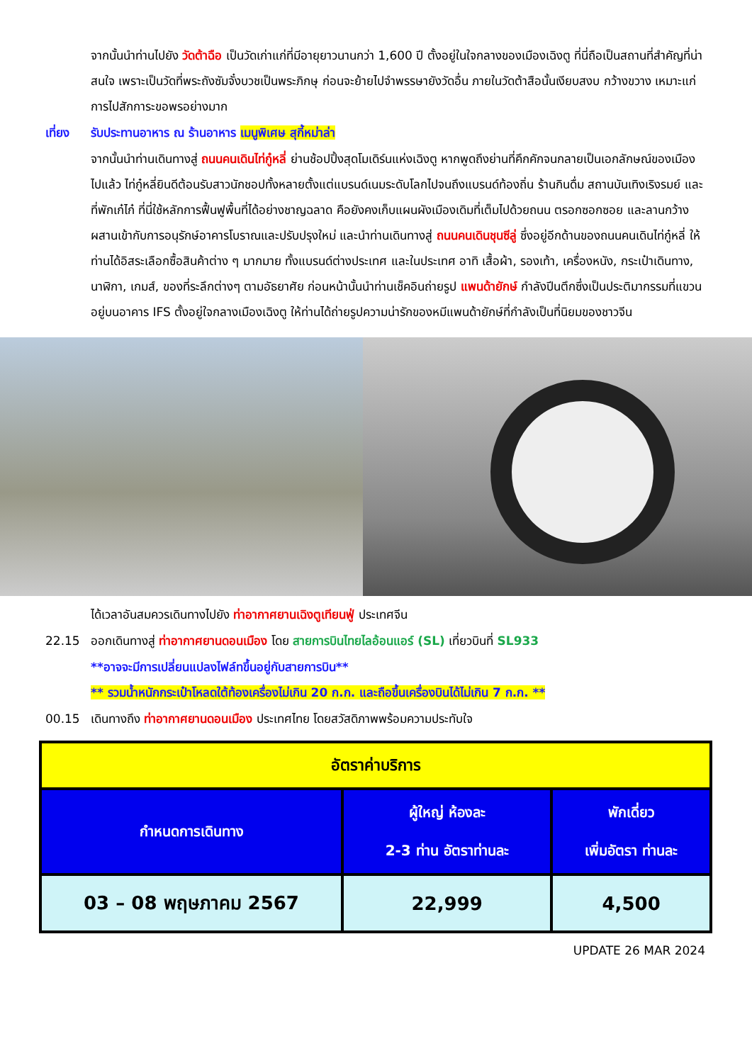จากนั้นนำท่านไปยัง วัดต้าฉือ เป็นวัดเก่าแก่ที่มีอายุยาวนานกว่า 1,600 ปี ตั้งอยู่ในใจกลางของเมืองเฉิงตู ที่นี่ถือเป็นสถานที่สำคัญที่น่าสนใจ เพราะเป็นวัดที่พระถังซัมจั๋งบวชเป็นพระภิกษุ ก่อนจะย้ายไปจำพรรษายังวัดอื่น ภายในวัดต้าสือนั้นเงียบสงบ กว้างขวาง เหมาะแก่การไปสักการะขอพรอย่างมาก
เที่ยง รับประทานอาหาร ณ ร้านอาหาร เมนูพิเศษ สุกี้หม่าล่า
จากนั้นนำท่านเดินทางสู่ ถนนคนเดินไท่กู๋หลี่ ย่านช้อปปิ้งสุดโมเดิร์นแห่งเฉิงตู หากพูดถึงย่านที่คึกคักจนกลายเป็นเอกลักษณ์ของเมืองไปแล้ว ไท่กู๋หลี่ยินดีต้อนรับสาวนักชอปทั้งหลายตั้งแต่แบรนด์เนมระดับโลกไปจนถึงแบรนด์ท้องถิ่น ร้านกินดื่ม สถานบันเทิงเริงรมย์ และที่พักเก๋ไก๋ ที่นี่ใช้หลักการฟื้นฟูพื้นที่ได้อย่างชาญฉลาด คือยังคงเก็บแผนผังเมืองเดิมที่เต็มไปด้วยถนน ตรอกซอกซอย และลานกว้าง ผสานเข้ากับการอนุรักษ์อาคารโบราณและปรับปรุงใหม่ และนำท่านเดินทางสู่ ถนนคนเดินชุนซีลู่ ซึ่งอยู่อีกด้านของถนนคนเดินไท่กู๋หลี่ ให้ท่านได้อิสระเลือกซื้อสินค้าต่าง ๆ มากมาย ทั้งแบรนด์ต่างประเทศ และในประเทศ อาทิ เสื้อผ้า, รองเท้า, เครื่องหนัง, กระเป๋าเดินทาง, นาฬิกา, เกมส์, ของที่ระลึกต่างๆ ตามอัธยาศัย ก่อนหน้านั้นนำท่านเช็คอินถ่ายรูป แพนด้ายักษ์ กำลังปีนตึกซึ่งเป็นประติมากรรมที่แขวนอยู่บนอาคาร IFS ตั้งอยู่ใจกลางเมืองเฉิงตู ให้ท่านได้ถ่ายรูปความน่ารักของหมีแพนด้ายักษ์ที่กำลังเป็นที่นิยมของชาวจีน
ได้เวลาอันสมควรเดินทางไปยัง ท่าอากาศยานเฉิงตูเทียนฟู่ ประเทศจีน
22.15 ออกเดินทางสู่ ท่าอากาศยานดอนเมือง โดย สายการบินไทยไลอ้อนแอร์ (SL) เที่ยวบินที่ SL933
**อาจจะมีการเปลี่ยนแปลงไฟล์ทขึ้นอยู่กับสายการบิน**
** รวมน้ำหนักกระเป๋าโหลดใต้ท้องเครื่องไม่เกิน 20 ก.ก. และถือขึ้นเครื่องบินได้ไม่เกิน 7 ก.ก. **
00.15 เดินทางถึง ท่าอากาศยานดอนเมือง ประเทศไทย โดยสวัสดิภาพพร้อมความประทับใจ
| อัตราค่าบริการ | | |
| --- | --- | --- |
| กำหนดการเดินทาง | ผู้ใหญ่ ห้องละ 2-3 ท่าน อัตราท่านละ | พักเดี่ยว เพิ่มอัตรา ท่านละ |
| 03 – 08 พฤษภาคม 2567 | 22,999 | 4,500 |
UPDATE 26 MAR 2024